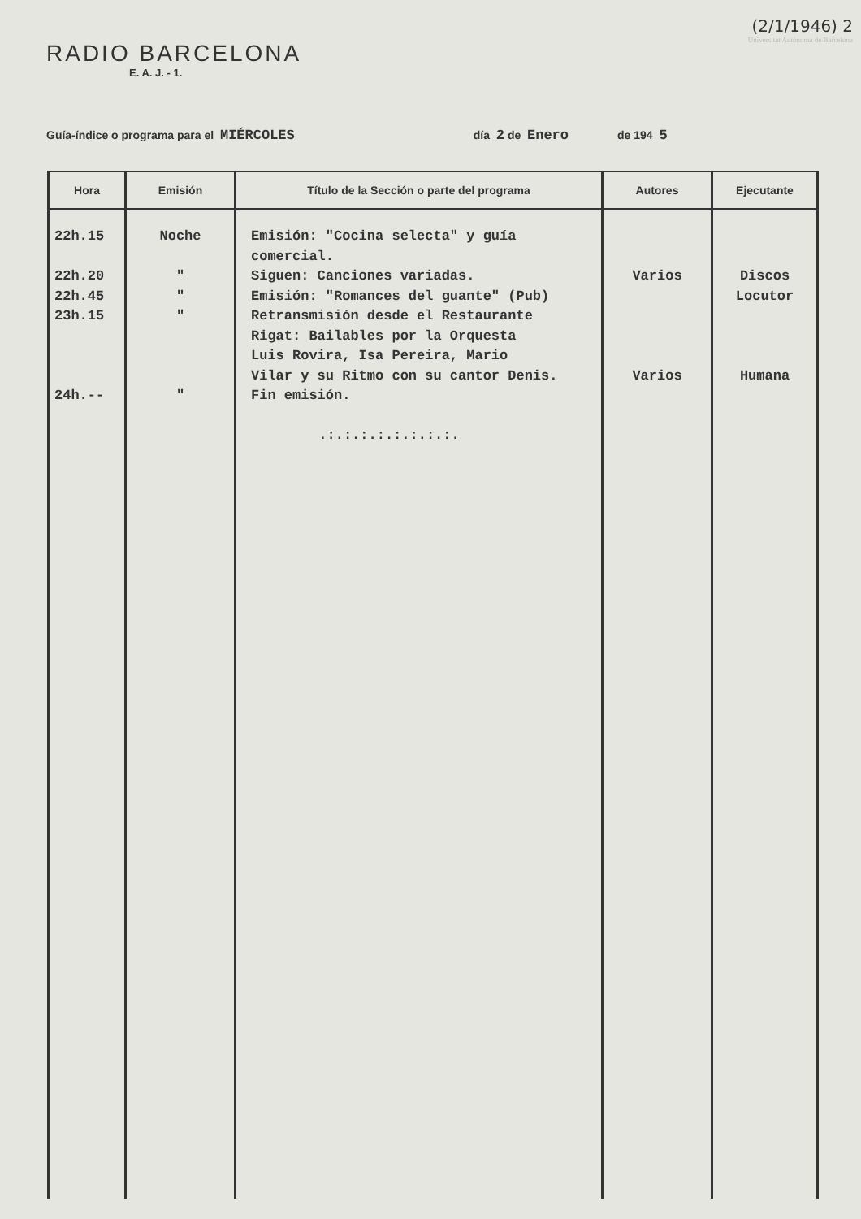RADIO BARCELONA
E. A. J. - 1.
(2/1/1946) 2
Universitat Autònoma de Barcelona
Guía-índice o programa para el MIÉRCOLES día 2 de Enero de 194 5
| Hora | Emisión | Título de la Sección o parte del programa | Autores | Ejecutante |
| --- | --- | --- | --- | --- |
| 22h.15 22h.20 22h.45 23h.15 24h.-- | Noche " " " " | Emisión: "Cocina selecta" y guía comercial. Siguen: Canciones variadas. Emisión: "Romances del guante" (Pub) Retransmisión desde el Restaurante Rigat: Bailables por la Orquesta Luis Rovira, Isa Pereira, Mario Vilar y su Ritmo con su cantor Denis. Fin emisión. .:.:.:.:.:.:.:.:. | Varios Varios | Discos Locutor Humana |